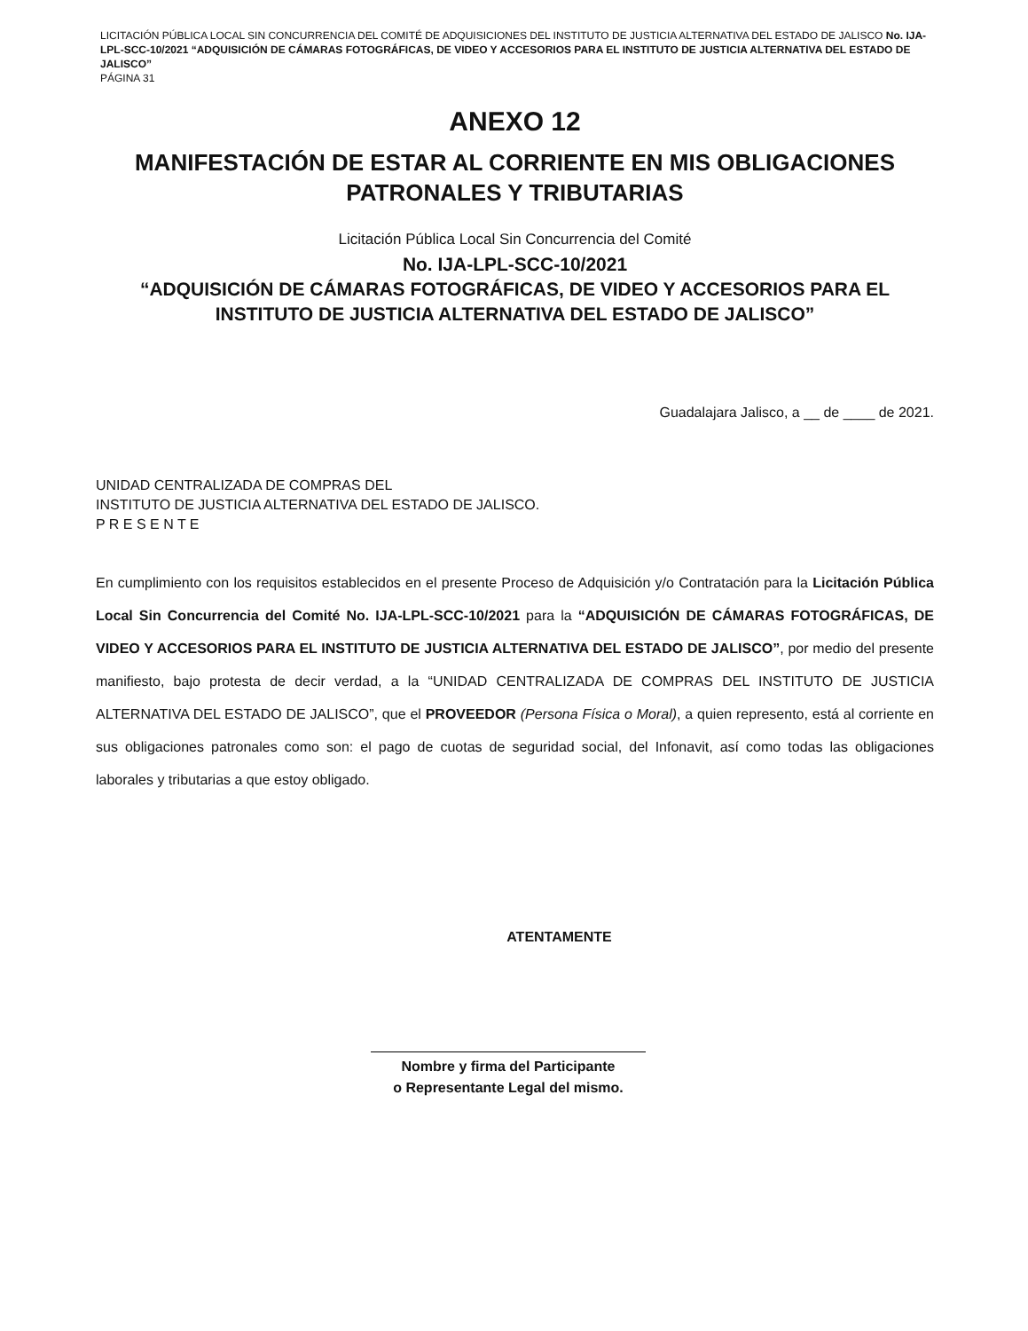LICITACIÓN PÚBLICA LOCAL SIN CONCURRENCIA DEL COMITÉ DE ADQUISICIONES DEL INSTITUTO DE JUSTICIA ALTERNATIVA DEL ESTADO DE JALISCO No. IJA-LPL-SCC-10/2021 “ADQUISICIÓN DE CÁMARAS FOTOGRÁFICAS, DE VIDEO Y ACCESORIOS PARA EL INSTITUTO DE JUSTICIA ALTERNATIVA DEL ESTADO DE JALISCO”
PÁGINA 31
ANEXO 12
MANIFESTACIÓN DE ESTAR AL CORRIENTE EN MIS OBLIGACIONES PATRONALES Y TRIBUTARIAS
Licitación Pública Local Sin Concurrencia del Comité
No. IJA-LPL-SCC-10/2021
“ADQUISICIÓN DE CÁMARAS FOTOGRÁFICAS, DE VIDEO Y ACCESORIOS PARA EL INSTITUTO DE JUSTICIA ALTERNATIVA DEL ESTADO DE JALISCO”
Guadalajara Jalisco, a __ de ____ de 2021.
UNIDAD CENTRALIZADA DE COMPRAS DEL
INSTITUTO DE JUSTICIA ALTERNATIVA DEL ESTADO DE JALISCO.
P R E S E N T E
En cumplimiento con los requisitos establecidos en el presente Proceso de Adquisición y/o Contratación para la Licitación Pública Local Sin Concurrencia del Comité No. IJA-LPL-SCC-10/2021 para la “ADQUISICIÓN DE CÁMARAS FOTOGRÁFICAS, DE VIDEO Y ACCESORIOS PARA EL INSTITUTO DE JUSTICIA ALTERNATIVA DEL ESTADO DE JALISCO”, por medio del presente manifiesto, bajo protesta de decir verdad, a la “UNIDAD CENTRALIZADA DE COMPRAS DEL INSTITUTO DE JUSTICIA ALTERNATIVA DEL ESTADO DE JALISCO”, que el PROVEEDOR (Persona Física o Moral), a quien represento, está al corriente en sus obligaciones patronales como son: el pago de cuotas de seguridad social, del Infonavit, así como todas las obligaciones laborales y tributarias a que estoy obligado.
ATENTAMENTE
Nombre y firma del Participante
o Representante Legal del mismo.